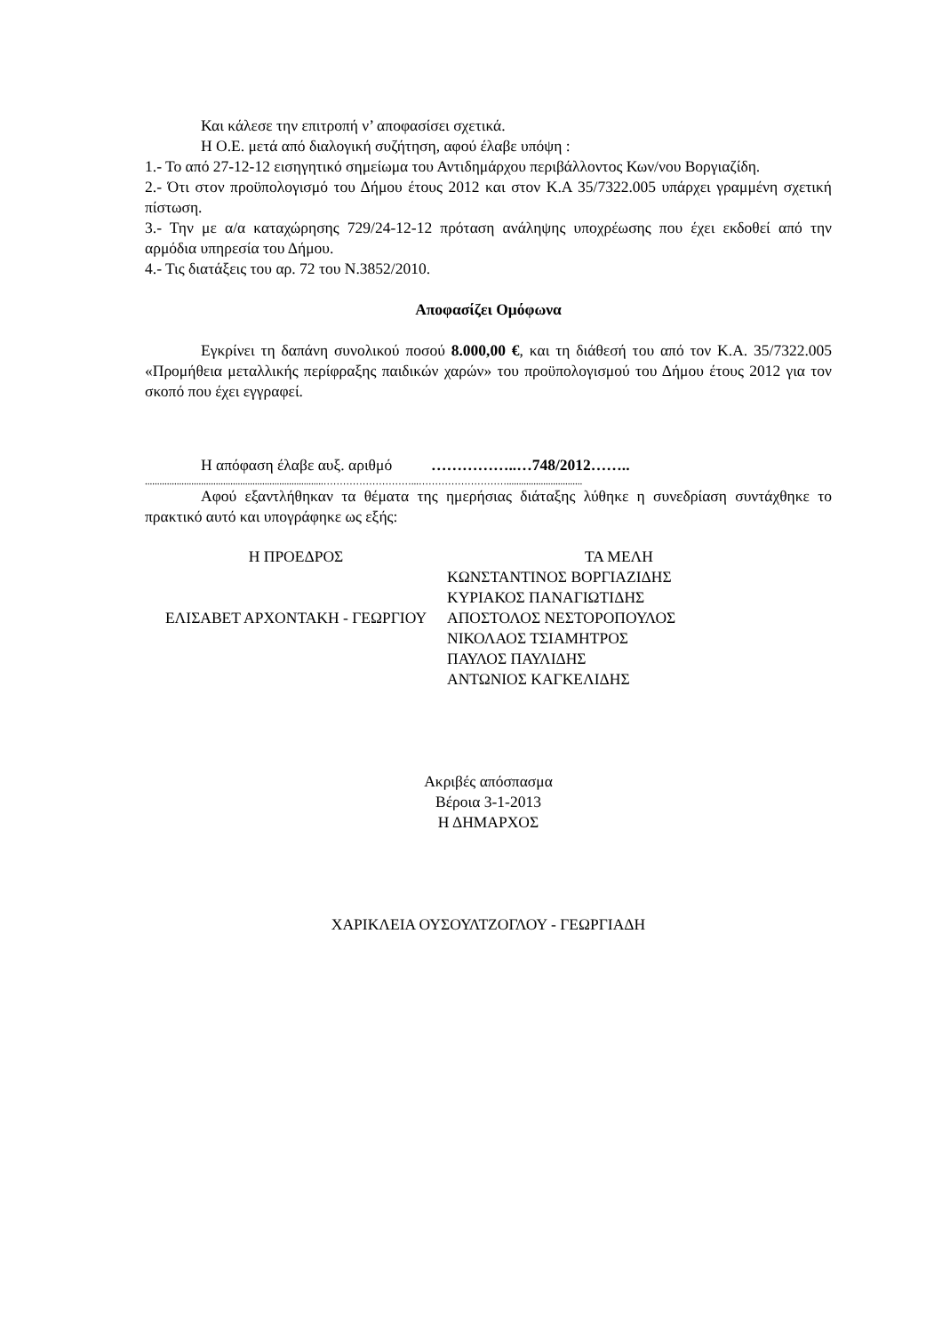Και κάλεσε την επιτροπή ν’ αποφασίσει σχετικά.
Η Ο.Ε. μετά από διαλογική συζήτηση, αφού έλαβε υπόψη :
1.- Το από 27-12-12 εισηγητικό σημείωμα του Αντιδημάρχου περιβάλλοντος Κων/νου Βοργιαζίδη.
2.- Ότι στον προϋπολογισμό του Δήμου έτους 2012 και στον Κ.Α 35/7322.005 υπάρχει γραμμένη σχετική πίστωση.
3.- Την με α/α καταχώρησης 729/24-12-12 πρόταση ανάληψης υποχρέωσης που έχει εκδοθεί από την αρμόδια υπηρεσία του Δήμου.
4.- Τις διατάξεις του αρ. 72 του Ν.3852/2010.
Αποφασίζει Ομόφωνα
Εγκρίνει τη δαπάνη συνολικού ποσού 8.000,00 €, και τη διάθεσή του από τον Κ.Α. 35/7322.005 «Προμήθεια μεταλλικής περίφραξης παιδικών χαρών» του προϋπολογισμού του Δήμου έτους 2012 για τον σκοπό που έχει εγγραφεί.
Η απόφαση έλαβε αυξ. αριθμό ……………..…748/2012……..
.........................................................................………………………...………………………...............................
Αφού εξαντλήθηκαν τα θέματα της ημερήσιας διάταξης λύθηκε η συνεδρίαση συντάχθηκε το πρακτικό αυτό και υπογράφηκε ως εξής:
Η ΠΡΟΕΔΡΟΣ
ΕΛΙΣΑΒΕΤ ΑΡΧΟΝΤΑΚΗ - ΓΕΩΡΓΙΟΥ
ΤΑ ΜΕΛΗ
ΚΩΝΣΤΑΝΤΙΝΟΣ ΒΟΡΓΙΑΖΙΔΗΣ
ΚΥΡΙΑΚΟΣ ΠΑΝΑΓΙΩΤΙΔΗΣ
ΑΠΟΣΤΟΛΟΣ ΝΕΣΤΟΡΟΠΟΥΛΟΣ
ΝΙΚΟΛΑΟΣ ΤΣΙΑΜΗΤΡΟΣ
ΠΑΥΛΟΣ ΠΑΥΛΙΔΗΣ
ΑΝΤΩΝΙΟΣ ΚΑΓΚΕΛΙΔΗΣ
Ακριβές απόσπασμα
Βέροια 3-1-2013
Η ΔΗΜΑΡΧΟΣ
ΧΑΡΙΚΛΕΙΑ ΟΥΣΟΥΛΤΖΟΓΛΟΥ - ΓΕΩΡΓΙΑΔΗ